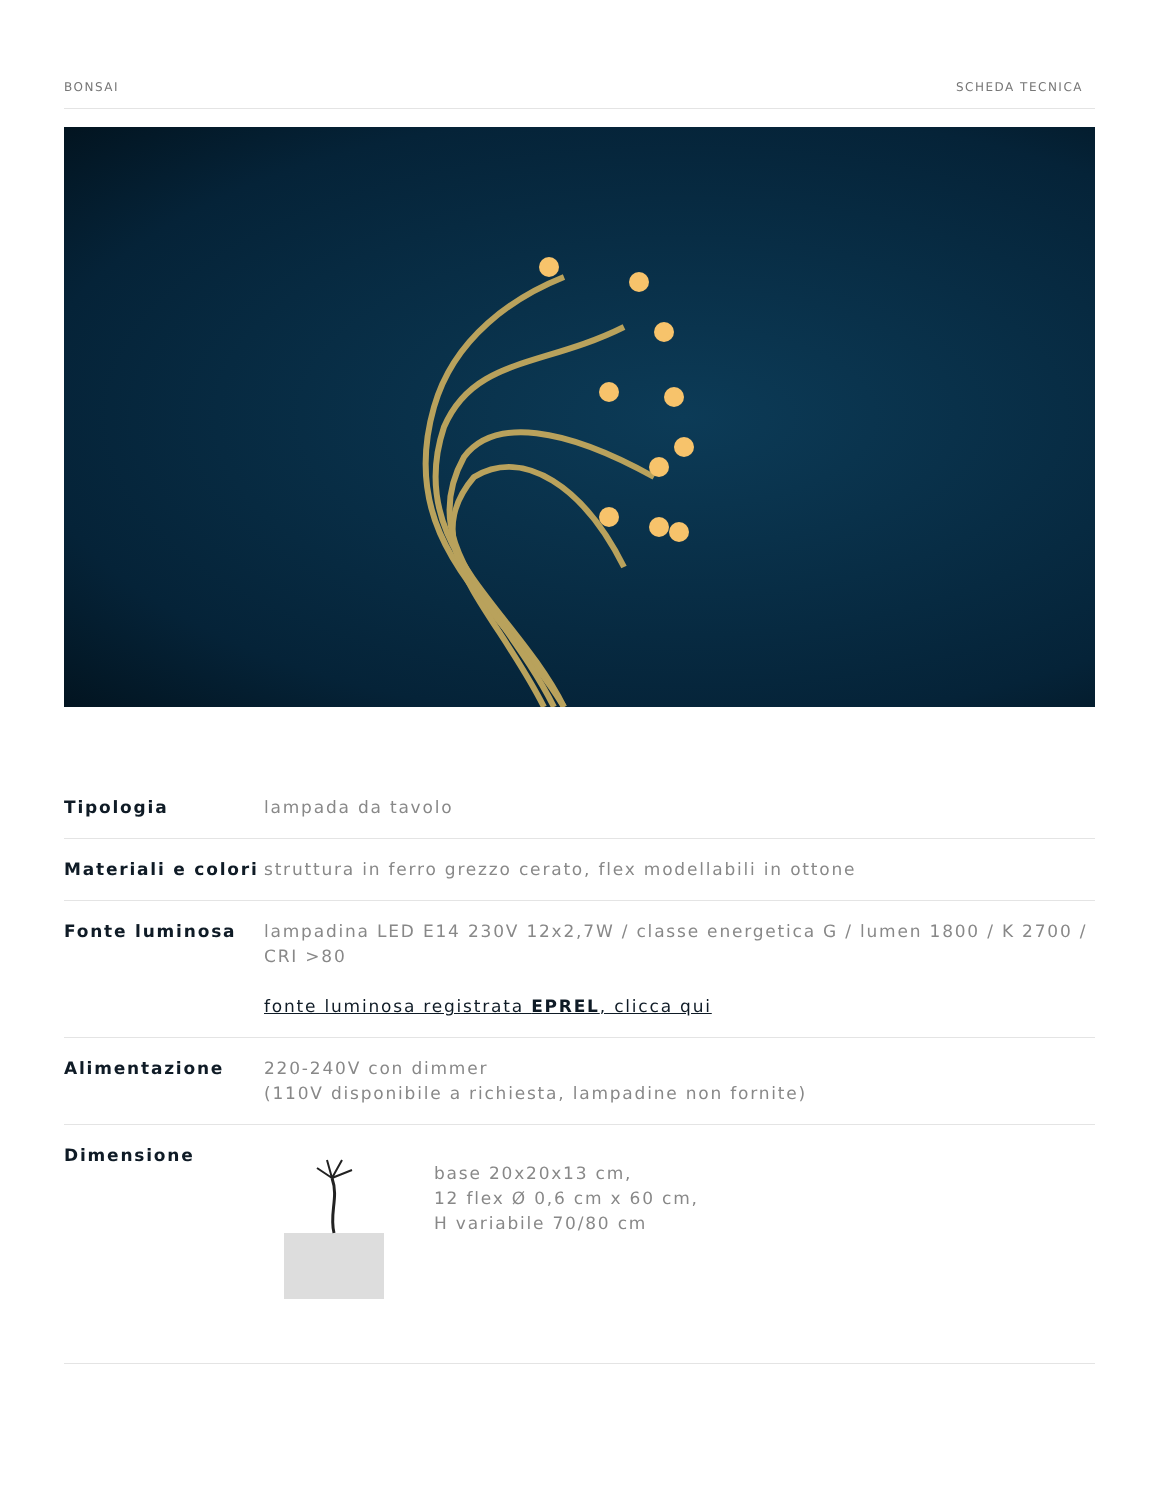BONSAI SCHEDA TECNICA
| Tipologia | lampada da tavolo |
| Materiali e colori | struttura in ferro grezzo cerato, flex modellabili in ottone |
| Fonte luminosa | lampadina LED E14 230V 12x2,7W / classe energetica G / lumen 1800 / K 2700 / CRI >80 fonte luminosa registrata EPREL , clicca qui |
| Alimentazione | 220-240V con dimmer (110V disponibile a richiesta, lampadine non fornite) |
| Dimensione | base 20x20x13 cm, 12 flex Ø 0,6 cm x 60 cm, H variabile 70/80 cm |